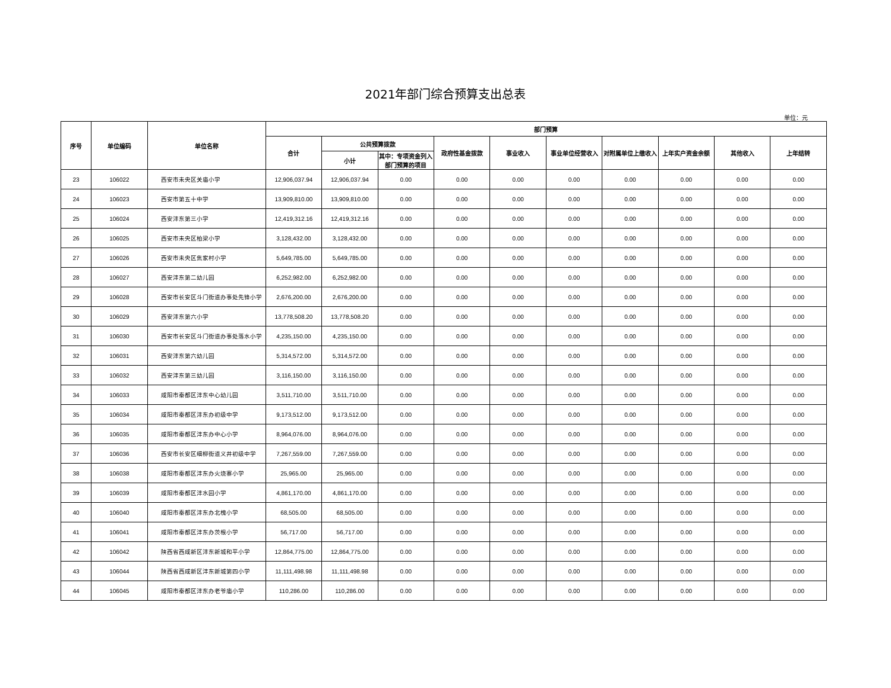2021年部门综合预算支出总表
单位：元
| 序号 | 单位编码 | 单位名称 | 部门预算 | | | | | | | | | |
| --- | --- | --- | --- | --- | --- | --- | --- | --- | --- | --- | --- | --- |
| | | | 合计 | 公共预算拨款 | | 政府性基金拨款 | 事业收入 | 事业单位经营收入 | 对附属单位上缴收入 | 上年实户资金余额 | 其他收入 | 上年结转 |
| | | | | 小计 | 其中：专项资金列入部门预算的项目 | | | | | | | |
| 23 | 106022 | 西安市未央区关庙小学 | 12,906,037.94 | 12,906,037.94 | 0.00 | 0.00 | 0.00 | 0.00 | 0.00 | 0.00 | 0.00 | 0.00 |
| 24 | 106023 | 西安市第五十中学 | 13,909,810.00 | 13,909,810.00 | 0.00 | 0.00 | 0.00 | 0.00 | 0.00 | 0.00 | 0.00 | 0.00 |
| 25 | 106024 | 西安沣东第三小学 | 12,419,312.16 | 12,419,312.16 | 0.00 | 0.00 | 0.00 | 0.00 | 0.00 | 0.00 | 0.00 | 0.00 |
| 26 | 106025 | 西安市未央区柏梁小学 | 3,128,432.00 | 3,128,432.00 | 0.00 | 0.00 | 0.00 | 0.00 | 0.00 | 0.00 | 0.00 | 0.00 |
| 27 | 106026 | 西安市未央区焦家村小学 | 5,649,785.00 | 5,649,785.00 | 0.00 | 0.00 | 0.00 | 0.00 | 0.00 | 0.00 | 0.00 | 0.00 |
| 28 | 106027 | 西安沣东第二幼儿园 | 6,252,982.00 | 6,252,982.00 | 0.00 | 0.00 | 0.00 | 0.00 | 0.00 | 0.00 | 0.00 | 0.00 |
| 29 | 106028 | 西安市长安区斗门街道办事处先锋小学 | 2,676,200.00 | 2,676,200.00 | 0.00 | 0.00 | 0.00 | 0.00 | 0.00 | 0.00 | 0.00 | 0.00 |
| 30 | 106029 | 西安沣东第六小学 | 13,778,508.20 | 13,778,508.20 | 0.00 | 0.00 | 0.00 | 0.00 | 0.00 | 0.00 | 0.00 | 0.00 |
| 31 | 106030 | 西安市长安区斗门街道办事处落水小学 | 4,235,150.00 | 4,235,150.00 | 0.00 | 0.00 | 0.00 | 0.00 | 0.00 | 0.00 | 0.00 | 0.00 |
| 32 | 106031 | 西安沣东第六幼儿园 | 5,314,572.00 | 5,314,572.00 | 0.00 | 0.00 | 0.00 | 0.00 | 0.00 | 0.00 | 0.00 | 0.00 |
| 33 | 106032 | 西安沣东第三幼儿园 | 3,116,150.00 | 3,116,150.00 | 0.00 | 0.00 | 0.00 | 0.00 | 0.00 | 0.00 | 0.00 | 0.00 |
| 34 | 106033 | 咸阳市秦都区沣东中心幼儿园 | 3,511,710.00 | 3,511,710.00 | 0.00 | 0.00 | 0.00 | 0.00 | 0.00 | 0.00 | 0.00 | 0.00 |
| 35 | 106034 | 咸阳市秦都区沣东办初级中学 | 9,173,512.00 | 9,173,512.00 | 0.00 | 0.00 | 0.00 | 0.00 | 0.00 | 0.00 | 0.00 | 0.00 |
| 36 | 106035 | 咸阳市秦都区沣东办中心小学 | 8,964,076.00 | 8,964,076.00 | 0.00 | 0.00 | 0.00 | 0.00 | 0.00 | 0.00 | 0.00 | 0.00 |
| 37 | 106036 | 西安市长安区细柳街道义井初级中学 | 7,267,559.00 | 7,267,559.00 | 0.00 | 0.00 | 0.00 | 0.00 | 0.00 | 0.00 | 0.00 | 0.00 |
| 38 | 106038 | 咸阳市秦都区沣东办火烧寨小学 | 25,965.00 | 25,965.00 | 0.00 | 0.00 | 0.00 | 0.00 | 0.00 | 0.00 | 0.00 | 0.00 |
| 39 | 106039 | 咸阳市秦都区沣水园小学 | 4,861,170.00 | 4,861,170.00 | 0.00 | 0.00 | 0.00 | 0.00 | 0.00 | 0.00 | 0.00 | 0.00 |
| 40 | 106040 | 咸阳市秦都区沣东办北槐小学 | 68,505.00 | 68,505.00 | 0.00 | 0.00 | 0.00 | 0.00 | 0.00 | 0.00 | 0.00 | 0.00 |
| 41 | 106041 | 咸阳市秦都区沣东办茨根小学 | 56,717.00 | 56,717.00 | 0.00 | 0.00 | 0.00 | 0.00 | 0.00 | 0.00 | 0.00 | 0.00 |
| 42 | 106042 | 陕西省西咸新区沣东新城和平小学 | 12,864,775.00 | 12,864,775.00 | 0.00 | 0.00 | 0.00 | 0.00 | 0.00 | 0.00 | 0.00 | 0.00 |
| 43 | 106044 | 陕西省西咸新区沣东新城第四小学 | 11,111,498.98 | 11,111,498.98 | 0.00 | 0.00 | 0.00 | 0.00 | 0.00 | 0.00 | 0.00 | 0.00 |
| 44 | 106045 | 咸阳市秦都区沣东办老爷庙小学 | 110,286.00 | 110,286.00 | 0.00 | 0.00 | 0.00 | 0.00 | 0.00 | 0.00 | 0.00 | 0.00 |